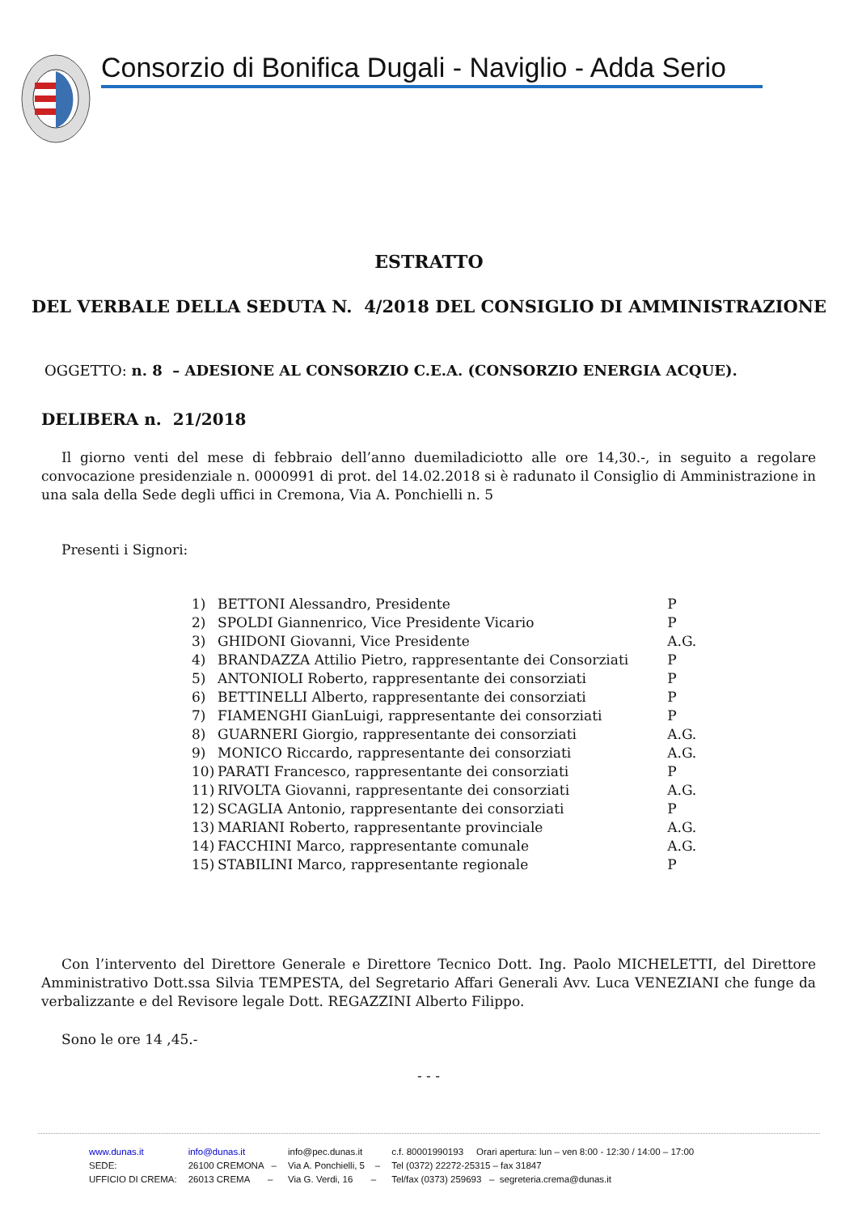Consorzio di Bonifica Dugali - Naviglio - Adda Serio
ESTRATTO
DEL VERBALE DELLA SEDUTA N. 4/2018 DEL CONSIGLIO DI AMMINISTRAZIONE
OGGETTO: n. 8 – ADESIONE AL CONSORZIO C.E.A. (CONSORZIO ENERGIA ACQUE).
DELIBERA n. 21/2018
Il giorno venti del mese di febbraio dell’anno duemiladiciotto alle ore 14,30.-, in seguito a regolare convocazione presidenziale n. 0000991 di prot. del 14.02.2018 si è radunato il Consiglio di Amministrazione in una sala della Sede degli uffici in Cremona, Via A. Ponchielli n. 5
Presenti i Signori:
| 1) | BETTONI Alessandro, Presidente | P |
| 2) | SPOLDI Giannenrico, Vice Presidente Vicario | P |
| 3) | GHIDONI Giovanni, Vice Presidente | A.G. |
| 4) | BRANDAZZA Attilio Pietro, rappresentante dei Consorziati | P |
| 5) | ANTONIOLI Roberto, rappresentante dei consorziati | P |
| 6) | BETTINELLI Alberto, rappresentante dei consorziati | P |
| 7) | FIAMENGHI GianLuigi, rappresentante dei consorziati | P |
| 8) | GUARNERI Giorgio, rappresentante dei consorziati | A.G. |
| 9) | MONICO Riccardo, rappresentante dei consorziati | A.G. |
| 10) | PARATI Francesco, rappresentante dei consorziati | P |
| 11) | RIVOLTA Giovanni, rappresentante dei consorziati | A.G. |
| 12) | SCAGLIA Antonio, rappresentante dei consorziati | P |
| 13) | MARIANI Roberto, rappresentante provinciale | A.G. |
| 14) | FACCHINI Marco, rappresentante comunale | A.G. |
| 15) | STABILINI Marco, rappresentante regionale | P |
Con l’intervento del Direttore Generale e Direttore Tecnico Dott. Ing. Paolo MICHELETTI, del Direttore Amministrativo Dott.ssa Silvia TEMPESTA, del Segretario Affari Generali Avv. Luca VENEZIANI che funge da verbalizzante e del Revisore legale Dott. REGAZZINI Alberto Filippo.
Sono le ore 14 ,45.-
- - -
| www.dunas.it | info@dunas.it | info@pec.dunas.it | c.f. 80001990193 Orari apertura: lun – ven 8:00 - 12:30 / 14:00 – 17:00 |
| SEDE: | 26100 CREMONA – | Via A. Ponchielli, 5 – | Tel (0372) 22272-25315 – fax 31847 |
| UFFICIO DI CREMA: | 26013 CREMA – | Via G. Verdi, 16 – | Tel/fax (0373) 259693 – segreteria.crema@dunas.it |